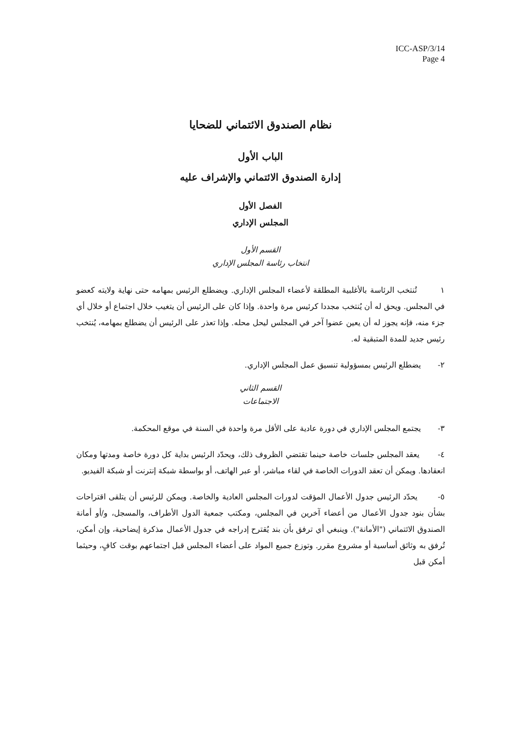ICC-ASP/3/14
Page 4
نظام الصندوق الائتماني للضحايا
الباب الأول
إدارة الصندوق الائتماني والإشراف عليه
الفصل الأول
المجلس الإداري
القسم الأول
انتخاب رئاسة المجلس الإداري
١ تُنتخب الرئاسة بالأغلبية المطلقة لأعضاء المجلس الإداري. ويضطلع الرئيس بمهامه حتى نهاية ولايته كعضو في المجلس. ويحق له أن يُنتخب مجددا كرئيس مرة واحدة. وإذا كان على الرئيس أن يتغيب خلال اجتماع أو خلال أي جزء منه، فإنه يجوز له أن يعين عضوا آخر في المجلس ليحل محله. وإذا تعذر على الرئيس أن يضطلع بمهامه، يُنتخب رئيس جديد للمدة المتبقية له.
٢- يضطلع الرئيس بمسؤولية تنسيق عمل المجلس الإداري.
القسم الثاني
الاجتماعات
٣- يجتمع المجلس الإداري في دورة عادية على الأقل مرة واحدة في السنة في موقع المحكمة.
٤- يعقد المجلس جلسات خاصة حينما تقتضي الظروف ذلك، ويحدّد الرئيس بداية كل دورة خاصة ومدتها ومكان انعقادها. ويمكن أن تعقد الدورات الخاصة في لقاء مباشر، أو عبر الهاتف، أو بواسطة شبكة إنترنت أو شبكة الفيديو.
٥- يحدّد الرئيس جدول الأعمال المؤقت لدورات المجلس العادية والخاصة. ويمكن للرئيس أن يتلقى اقتراحات بشأن بنود جدول الأعمال من أعضاء آخرين في المجلس، ومكتب جمعية الدول الأطراف، والمسجل، و/أو أمانة الصندوق الائتماني ("الأمانة"). وينبغي أي ترفق بأن بند يُقترح إدراجه في جدول الأعمال مذكرة إيضاحية، وإن أمكن، تُرفق به وثائق أساسية أو مشروع مقرر. وتوزع جميع المواد على أعضاء المجلس قبل اجتماعهم بوقت كافٍ، وحيثما أمكن قبل